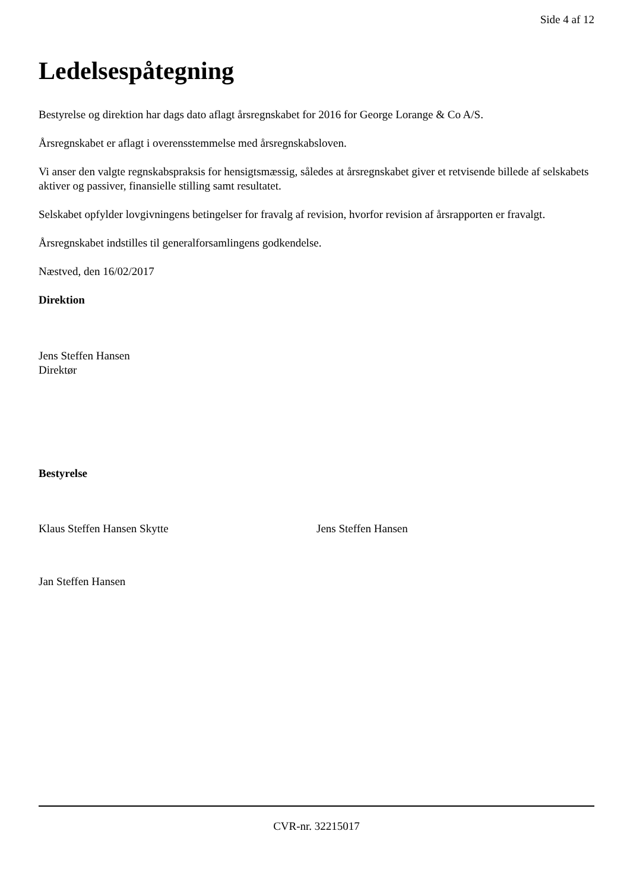Side 4 af 12
Ledelsespåtegning
Bestyrelse og direktion har dags dato aflagt årsregnskabet for 2016 for George Lorange & Co A/S.
Årsregnskabet er aflagt i overensstemmelse med årsregnskabsloven.
Vi anser den valgte regnskabspraksis for hensigtsmæssig, således at årsregnskabet giver et retvisende billede af selskabets aktiver og passiver, finansielle stilling samt resultatet.
Selskabet opfylder lovgivningens betingelser for fravalg af revision, hvorfor revision af årsrapporten er fravalgt.
Årsregnskabet indstilles til generalforsamlingens godkendelse.
Næstved, den 16/02/2017
Direktion
Jens Steffen Hansen
Direktør
Bestyrelse
Klaus Steffen Hansen Skytte Jens Steffen Hansen
Jan Steffen Hansen
CVR-nr. 32215017